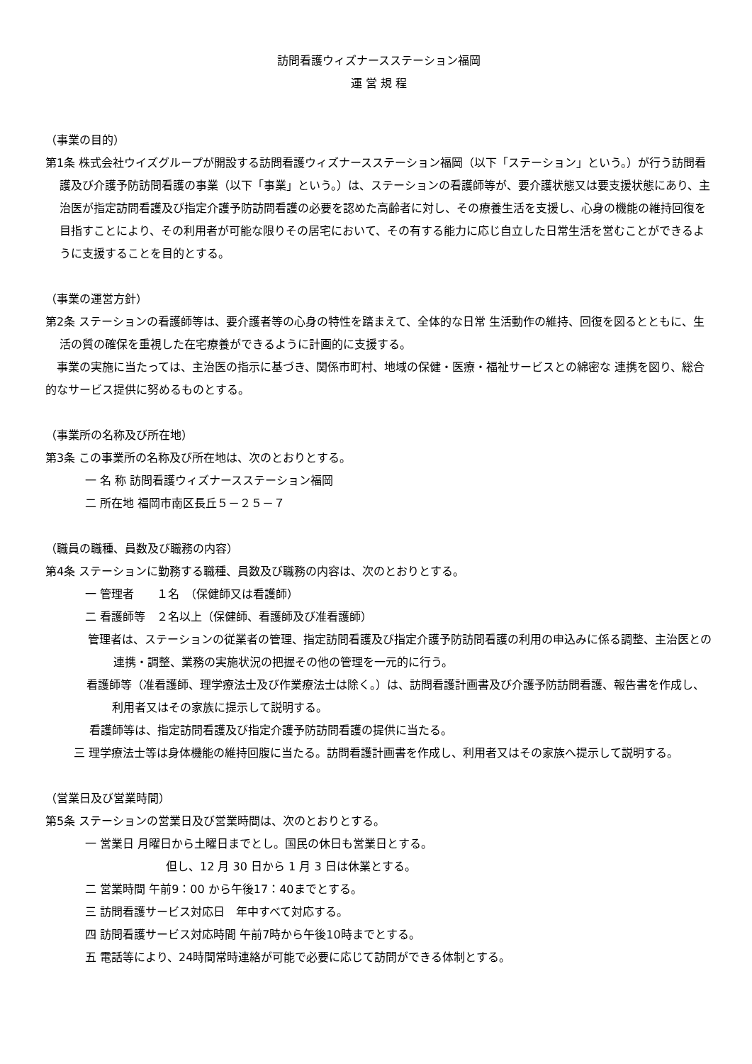訪問看護ウィズナースステーション福岡
運 営 規 程
（事業の目的）
第1条 株式会社ウイズグループが開設する訪問看護ウィズナースステーション福岡（以下「ステーション」という。）が行う訪問看護及び介護予防訪問看護の事業（以下「事業」という。）は、ステーションの看護師等が、要介護状態又は要支援状態にあり、主治医が指定訪問看護及び指定介護予防訪問看護の必要を認めた高齢者に対し、その療養生活を支援し、心身の機能の維持回復を目指すことにより、その利用者が可能な限りその居宅において、その有する能力に応じ自立した日常生活を営むことができるように支援することを目的とする。
（事業の運営方針）
第2条 ステーションの看護師等は、要介護者等の心身の特性を踏まえて、全体的な日常 生活動作の維持、回復を図るとともに、生活の質の確保を重視した在宅療養ができるように計画的に支援する。
　事業の実施に当たっては、主治医の指示に基づき、関係市町村、地域の保健・医療・福祉サービスとの綿密な 連携を図り、総合的なサービス提供に努めるものとする。
（事業所の名称及び所在地）
第3条 この事業所の名称及び所在地は、次のとおりとする。
一 名 称 訪問看護ウィズナースステーション福岡
二 所在地 福岡市南区長丘５－２５－７
（職員の職種、員数及び職務の内容）
第4条 ステーションに勤務する職種、員数及び職務の内容は、次のとおりとする。
一 管理者　　１名　（保健師又は看護師）
二 看護師等　２名以上（保健師、看護師及び准看護師）
管理者は、ステーションの従業者の管理、指定訪問看護及び指定介護予防訪問看護の利用の申込みに係る調整、主治医との連携・調整、業務の実施状況の把握その他の管理を一元的に行う。
看護師等（准看護師、理学療法士及び作業療法士は除く。）は、訪問看護計画書及び介護予防訪問看護、報告書を作成し、利用者又はその家族に提示して説明する。
看護師等は、指定訪問看護及び指定介護予防訪問看護の提供に当たる。
三 理学療法士等は身体機能の維持回腹に当たる。訪問看護計画書を作成し、利用者又はその家族へ提示して説明する。
（営業日及び営業時間）
第5条 ステーションの営業日及び営業時間は、次のとおりとする。
一 営業日 月曜日から土曜日までとし。国民の休日も営業日とする。
但し、12 月 30 日から 1 月 3 日は休業とする。
二 営業時間 午前9：00 から午後17：40までとする。
三 訪問看護サービス対応日　年中すべて対応する。
四 訪問看護サービス対応時間 午前7時から午後10時までとする。
五 電話等により、24時間常時連絡が可能で必要に応じて訪問ができる体制とする。